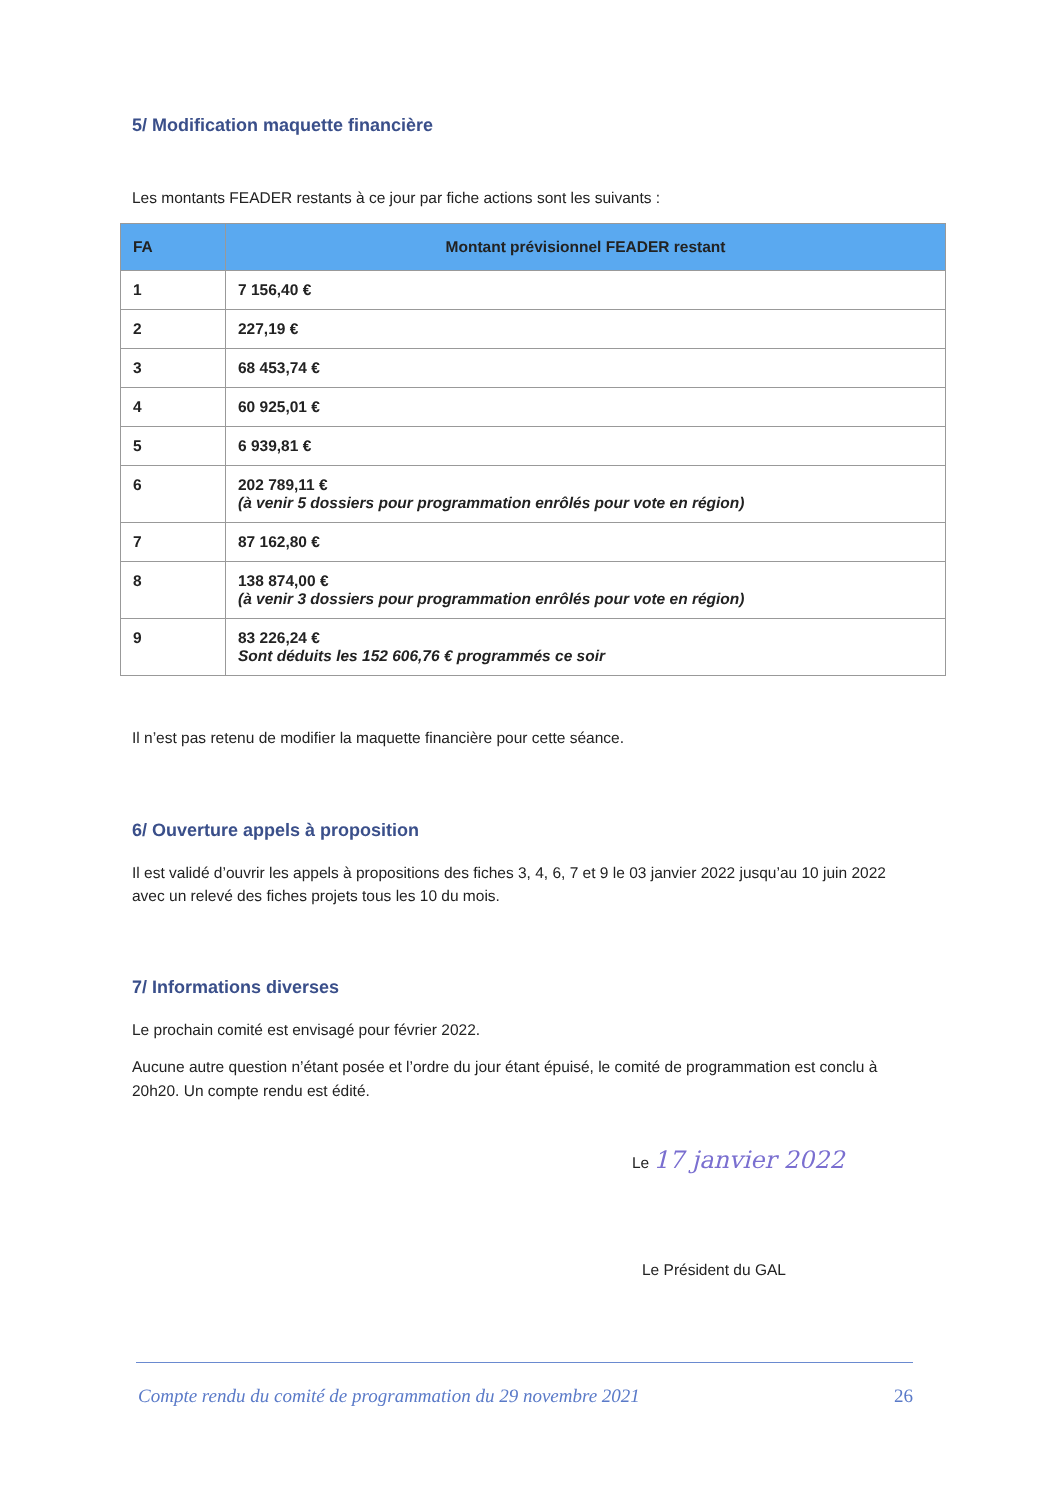5/ Modification maquette financière
Les montants FEADER restants à ce jour par fiche actions sont les suivants :
| FA | Montant prévisionnel FEADER restant |
| --- | --- |
| 1 | 7 156,40 € |
| 2 | 227,19 € |
| 3 | 68 453,74 € |
| 4 | 60 925,01 € |
| 5 | 6 939,81 € |
| 6 | 202 789,11 € (à venir 5 dossiers pour programmation enrôlés pour vote en région) |
| 7 | 87 162,80 € |
| 8 | 138 874,00 € (à venir 3 dossiers pour programmation enrôlés pour vote en région) |
| 9 | 83 226,24 € Sont déduits les 152 606,76 € programmés ce soir |
Il n’est pas retenu de modifier la maquette financière pour cette séance.
6/ Ouverture appels à proposition
Il est validé d’ouvrir les appels à propositions des fiches 3, 4, 6, 7 et 9 le 03 janvier 2022 jusqu’au 10 juin 2022 avec un relevé des fiches projets tous les 10 du mois.
7/ Informations diverses
Le prochain comité est envisagé pour février 2022.
Aucune autre question n’étant posée et l’ordre du jour étant épuisé, le comité de programmation est conclu à 20h20. Un compte rendu est édité.
Le 17 janvier 2022
Le Président du GAL
Compte rendu du comité de programmation du 29 novembre 2021 26